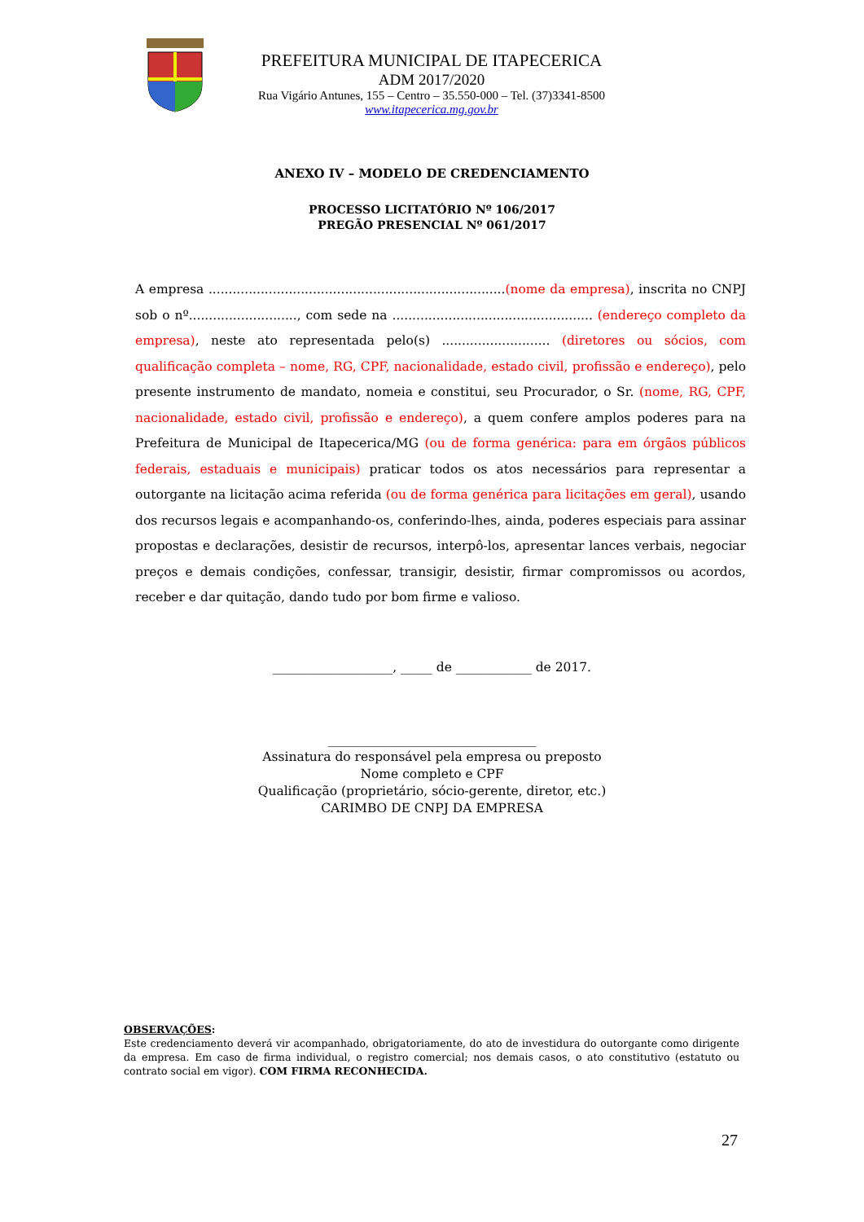PREFEITURA MUNICIPAL DE ITAPECERICA
ADM 2017/2020
Rua Vigário Antunes, 155 – Centro – 35.550-000 – Tel. (37)3341-8500
www.itapecerica.mg.gov.br
ANEXO IV – MODELO DE CREDENCIAMENTO
PROCESSO LICITATÓRIO Nº 106/2017
PREGÃO PRESENCIAL Nº 061/2017
A empresa ..........................................................................(nome da empresa), inscrita no CNPJ sob o nº..........................., com sede na .................................................. (endereço completo da empresa), neste ato representada pelo(s) ........................... (diretores ou sócios, com qualificação completa – nome, RG, CPF, nacionalidade, estado civil, profissão e endereço), pelo presente instrumento de mandato, nomeia e constitui, seu Procurador, o Sr. (nome, RG, CPF, nacionalidade, estado civil, profissão e endereço), a quem confere amplos poderes para na Prefeitura de Municipal de Itapecerica/MG (ou de forma genérica: para em órgãos públicos federais, estaduais e municipais) praticar todos os atos necessários para representar a outorgante na licitação acima referida (ou de forma genérica para licitações em geral), usando dos recursos legais e acompanhando-os, conferindo-lhes, ainda, poderes especiais para assinar propostas e declarações, desistir de recursos, interpô-los, apresentar lances verbais, negociar preços e demais condições, confessar, transigir, desistir, firmar compromissos ou acordos, receber e dar quitação, dando tudo por bom firme e valioso.
___________________, _____ de ____________ de 2017.
_________________________________
Assinatura do responsável pela empresa ou preposto
Nome completo e CPF
Qualificação (proprietário, sócio-gerente, diretor, etc.)
CARIMBO DE CNPJ DA EMPRESA
OBSERVAÇÕES:
Este credenciamento deverá vir acompanhado, obrigatoriamente, do ato de investidura do outorgante como dirigente da empresa. Em caso de firma individual, o registro comercial; nos demais casos, o ato constitutivo (estatuto ou contrato social em vigor). COM FIRMA RECONHECIDA.
27